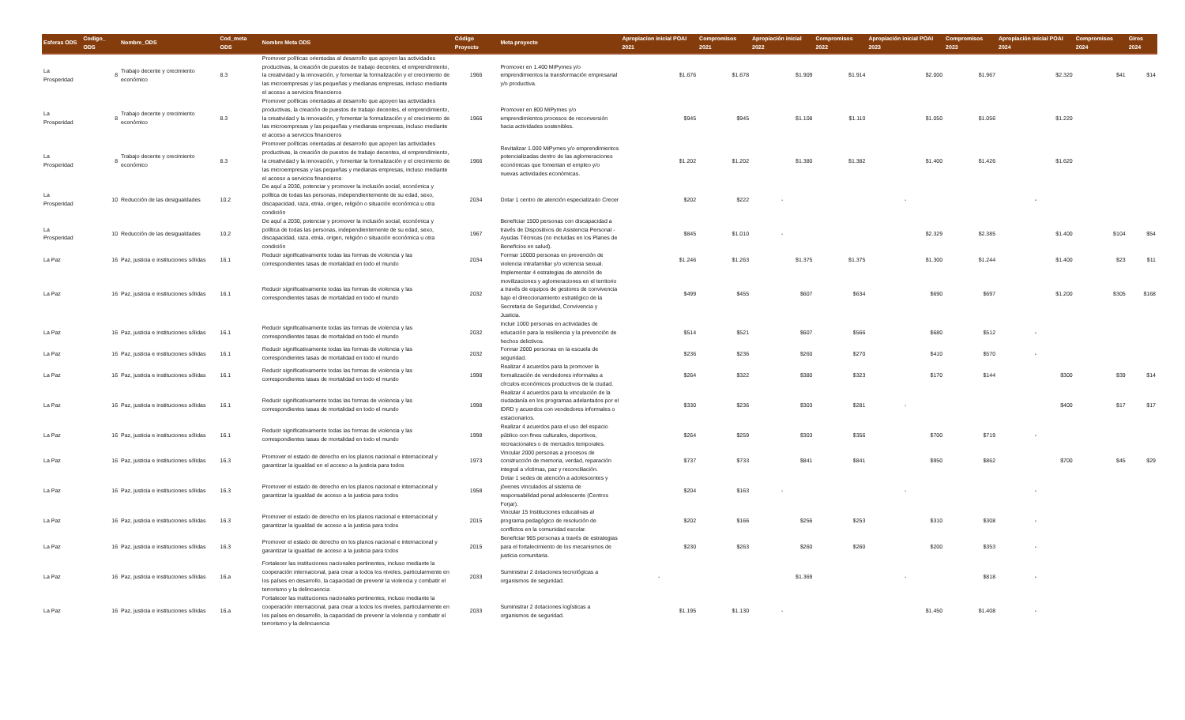| Esferas ODS | Codigo_ ODS | Nombre_ODS | Cod_meta ODS | Nombre Meta ODS | Código Proyecto | Meta proyecto | Apropiacion inicial POAI 2021 | Compromisos 2021 | Apropiación inicial 2022 | Compromisos 2022 | Apropiación inicial POAI 2023 | Compromisos 2023 | Apropiación inicial POAI 2024 | Compromisos 2024 | Giros 2024 |
| --- | --- | --- | --- | --- | --- | --- | --- | --- | --- | --- | --- | --- | --- | --- | --- |
| La Prosperidad | 8 | Trabajo decente y crecimiento económico | 8.3 | Promover políticas orientadas al desarrollo que apoyen las actividades productivas, la creación de puestos de trabajo decentes, el emprendimiento, la creatividad y la innovación, y fomentar la formalización y el crecimiento de las microempresas y las pequeñas y medianas empresas, incluso mediante el acceso a servicios financieros | 1966 | Promover en 1.400 MiPymes y/o emprendimientos la transformación empresarial y/o productiva. | $1.676 | $1.678 | $1.909 | $1.914 | $2.000 | $1.967 | $2.320 | $41 | $14 |
| La Prosperidad | 8 | Trabajo decente y crecimiento económico | 8.3 | Promover políticas orientadas al desarrollo que apoyen las actividades productivas, la creación de puestos de trabajo decentes, el emprendimiento, la creatividad y la innovación, y fomentar la formalización y el crecimiento de las microempresas y las pequeñas y medianas empresas, incluso mediante el acceso a servicios financieros | 1966 | Promover en 800 MiPymes y/o emprendimientos procesos de reconversión hacia actividades sostenibles. | $945 | $945 | $1.108 | $1.110 | $1.050 | $1.056 | $1.220 | | |
| La Prosperidad | 8 | Trabajo decente y crecimiento económico | 8.3 | Promover políticas orientadas al desarrollo que apoyen las actividades productivas, la creación de puestos de trabajo decentes, el emprendimiento, la creatividad y la innovación, y fomentar la formalización y el crecimiento de las microempresas y las pequeñas y medianas empresas, incluso mediante el acceso a servicios financieros | 1966 | Revitalizar 1.000 MiPymes y/o emprendimientos potencializadas dentro de las aglomeraciones económicas que fomentan el empleo y/o nuevas actividades económicas. | $1.202 | $1.202 | $1.380 | $1.382 | $1.400 | $1.426 | $1.620 | | |
| La Prosperidad | 10 | Reducción de las desigualdades | 10.2 | De aquí a 2030, potenciar y promover la inclusión social, económica y política de todas las personas, independientemente de su edad, sexo, discapacidad, raza, etnia, origen, religión o situación económica u otra condición | 2034 | Dotar 1 centro de atención especializado Crecer | $202 | $222 | - | | - | | - | | |
| La Prosperidad | 10 | Reducción de las desigualdades | 10.2 | De aquí a 2030, potenciar y promover la inclusión social, económica y política de todas las personas, independientemente de su edad, sexo, discapacidad, raza, etnia, origen, religión o situación económica u otra condición | 1967 | Beneficiar 1500 personas con discapacidad a través de Dispositivos de Asistencia Personal - Ayudas Técnicas (no incluidas en los Planes de Beneficios en salud). | $845 | $1.010 | - | | $2.329 | $2.385 | $1.400 | $104 | $54 |
| La Paz | 16 | Paz, justicia e instituciones sólidas | 16.1 | Reducir significativamente todas las formas de violencia y las correspondientes tasas de mortalidad en todo el mundo | 2034 | Formar 10000 personas en prevención de violencia intrafamiliar y/o violencia sexual. | $1.246 | $1.263 | $1.375 | $1.375 | $1.300 | $1.244 | $1.400 | $23 | $11 |
| La Paz | 16 | Paz, justicia e instituciones sólidas | 16.1 | Reducir significativamente todas las formas de violencia y las correspondientes tasas de mortalidad en todo el mundo | 2032 | Implementar 4 estrategias de atención de movilizaciones y aglomeraciones en el territorio a través de equipos de gestores de convivencia bajo el direccionamiento estratégico de la Secretaria de Seguridad, Convivencia y Justicia. | $499 | $455 | $607 | $634 | $690 | $697 | $1.200 | $305 | $168 |
| La Paz | 16 | Paz, justicia e instituciones sólidas | 16.1 | Reducir significativamente todas las formas de violencia y las correspondientes tasas de mortalidad en todo el mundo | 2032 | Incluir 1000 personas en actividades de educación para la resiliencia y la prevención de hechos delictivos. | $514 | $521 | $607 | $566 | $680 | $512 | - | | |
| La Paz | 16 | Paz, justicia e instituciones sólidas | 16.1 | Reducir significativamente todas las formas de violencia y las correspondientes tasas de mortalidad en todo el mundo | 2032 | Formar 2000 personas en la escuela de seguridad. | $236 | $236 | $260 | $270 | $410 | $570 | - | | |
| La Paz | 16 | Paz, justicia e instituciones sólidas | 16.1 | Reducir significativamente todas las formas de violencia y las correspondientes tasas de mortalidad en todo el mundo | 1998 | Realizar 4 acuerdos para la promover la formalización de vendedores informales a círculos económicos productivos de la ciudad. | $264 | $322 | $380 | $323 | $170 | $144 | $300 | $39 | $14 |
| La Paz | 16 | Paz, justicia e instituciones sólidas | 16.1 | Reducir significativamente todas las formas de violencia y las correspondientes tasas de mortalidad en todo el mundo | 1998 | Realizar 4 acuerdos para la vinculación de la ciudadanía en los programas adelantados por el IDRD y acuerdos con vendedores informales o estacionarios. | $330 | $236 | $303 | $281 | - | | $400 | $17 | $17 |
| La Paz | 16 | Paz, justicia e instituciones sólidas | 16.1 | Reducir significativamente todas las formas de violencia y las correspondientes tasas de mortalidad en todo el mundo | 1998 | Realizar 4 acuerdos para el uso del espacio público con fines culturales, deportivos, recreacionales o de mercados temporales. | $264 | $259 | $303 | $356 | $700 | $719 | - | | |
| La Paz | 16 | Paz, justicia e instituciones sólidas | 16.3 | Promover el estado de derecho en los planos nacional e internacional y garantizar la igualdad en el acceso a la justicia para todos | 1973 | Vincular 2000 personas a procesos de construcción de memoria, verdad, reparación integral a víctimas, paz y reconciliación. | $737 | $733 | $841 | $841 | $950 | $862 | $700 | $45 | $29 |
| La Paz | 16 | Paz, justicia e instituciones sólidas | 16.3 | Promover el estado de derecho en los planos nacional e internacional y garantizar la igualdad de acceso a la justicia para todos | 1958 | Dotar 1 sedes de atención a adolescentes y jóvenes vinculados al sistema de responsabilidad penal adolescente (Centros Forjar). | $204 | $163 | - | | - | | - | | |
| La Paz | 16 | Paz, justicia e instituciones sólidas | 16.3 | Promover el estado de derecho en los planos nacional e internacional y garantizar la igualdad de acceso a la justicia para todos | 2015 | Vincular 15 Instituciones educativas al programa pedagógico de resolución de conflictos en la comunidad escolar. | $202 | $166 | $256 | $253 | $310 | $308 | - | | |
| La Paz | 16 | Paz, justicia e instituciones sólidas | 16.3 | Promover el estado de derecho en los planos nacional e internacional y garantizar la igualdad de acceso a la justicia para todos | 2015 | Beneficiar 965 personas a través de estrategias para el fortalecimiento de los mecanismos de justicia comunitaria. | $230 | $263 | $260 | $260 | $200 | $353 | - | | |
| La Paz | 16 | Paz, justicia e instituciones sólidas | 16.a | Fortalecer las instituciones nacionales pertinentes, incluso mediante la cooperación internacional, para crear a todos los niveles, particularmente en los países en desarrollo, la capacidad de prevenir la violencia y combatir el terrorismo y la delincuencia | 2033 | Suministrar 2 dotaciones tecnológicas a organismos de seguridad. | - | | $1.369 | | - | $818 | - | | |
| La Paz | 16 | Paz, justicia e instituciones sólidas | 16.a | Fortalecer las instituciones nacionales pertinentes, incluso mediante la cooperación internacional, para crear a todos los niveles, particularmente en los países en desarrollo, la capacidad de prevenir la violencia y combatir el terrorismo y la delincuencia | 2033 | Suministrar 2 dotaciones logísticas a organismos de seguridad. | $1.195 | $1.130 | - | | $1.450 | $1.408 | - | | |